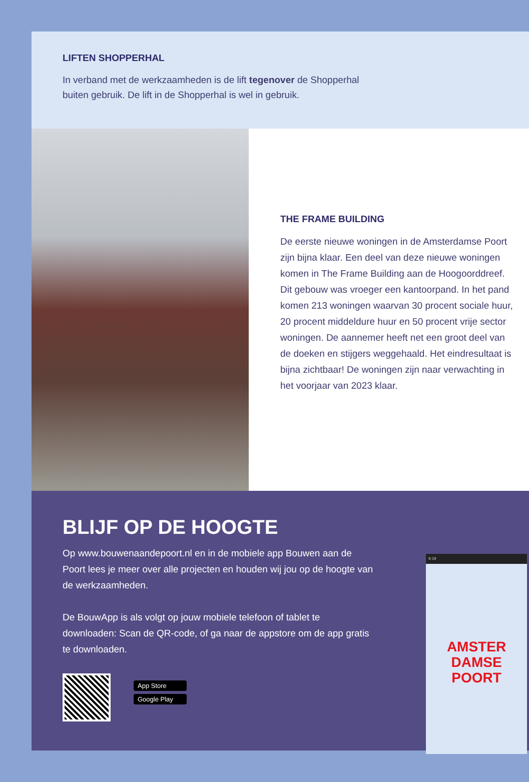LIFTEN SHOPPERHAL
In verband met de werkzaamheden is de lift tegenover de Shopperhal
buiten gebruik. De lift in de Shopperhal is wel in gebruik.
THE FRAME BUILDING
De eerste nieuwe woningen in de Amsterdamse Poort zijn bijna klaar. Een deel van deze nieuwe woningen komen in The Frame Building aan de Hoogoorddreef. Dit gebouw was vroeger een kantoorpand. In het pand komen 213 woningen waarvan 30 procent sociale huur, 20 procent middeldure huur en 50 procent vrije sector woningen. De aannemer heeft net een groot deel van de doeken en stijgers weggehaald. Het eindresultaat is bijna zichtbaar! De woningen zijn naar verwachting in het voorjaar van 2023 klaar.
BLIJF OP DE HOOGTE
Op www.bouwenaandepoort.nl en in de mobiele app Bouwen aan de Poort lees je meer over alle projecten en houden wij jou op de hoogte van de werkzaamheden.
De BouwApp is als volgt op jouw mobiele telefoon of tablet te downloaden: Scan de QR-code, of ga naar de appstore om de app gratis te downloaden.
App Store
Google Play
9:19
AMSTER
DAMSE
POORT